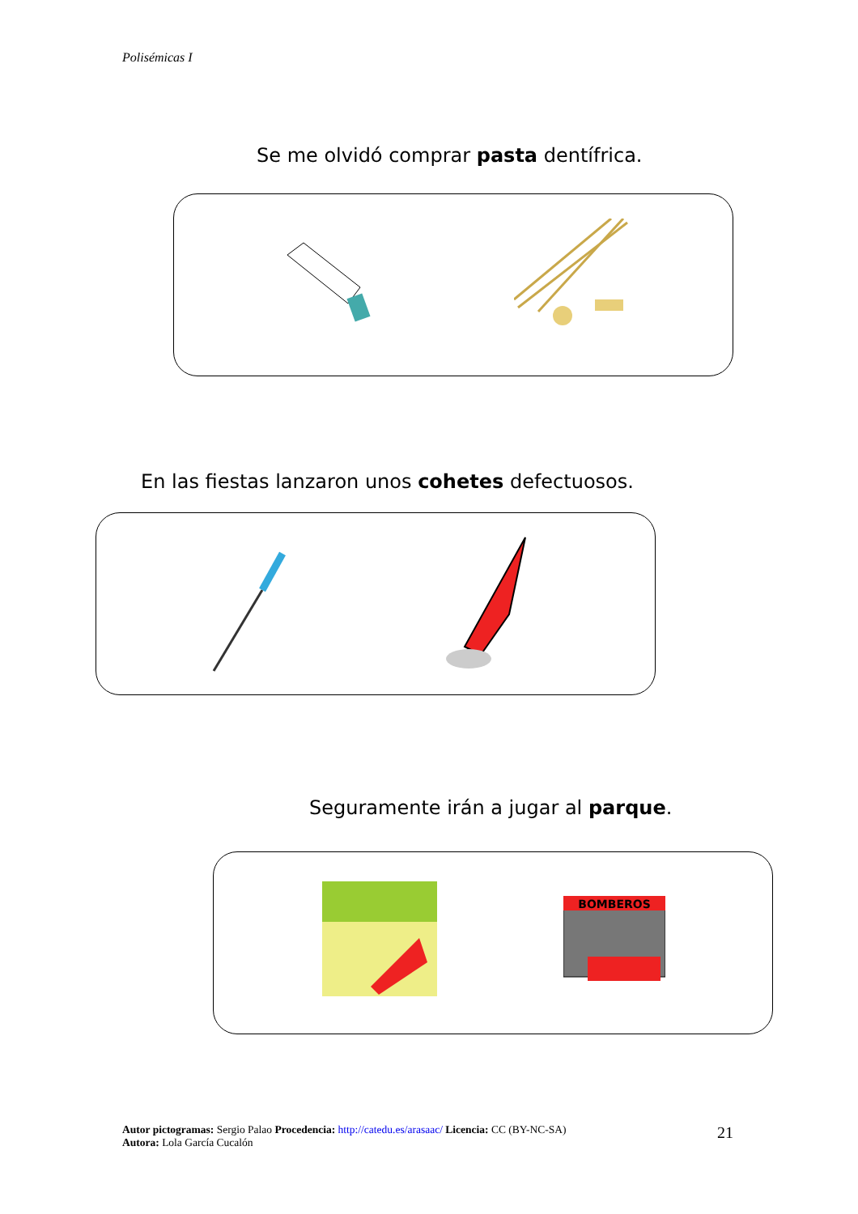Polisémicas I
Se me olvidó comprar pasta dentífrica.
En las fiestas lanzaron unos cohetes defectuosos.
Seguramente irán a jugar al parque.
BOMBEROS
Autor pictogramas: Sergio Palao Procedencia: http://catedu.es/arasaac/ Licencia: CC (BY-NC-SA)
Autora: Lola García Cucalón
21